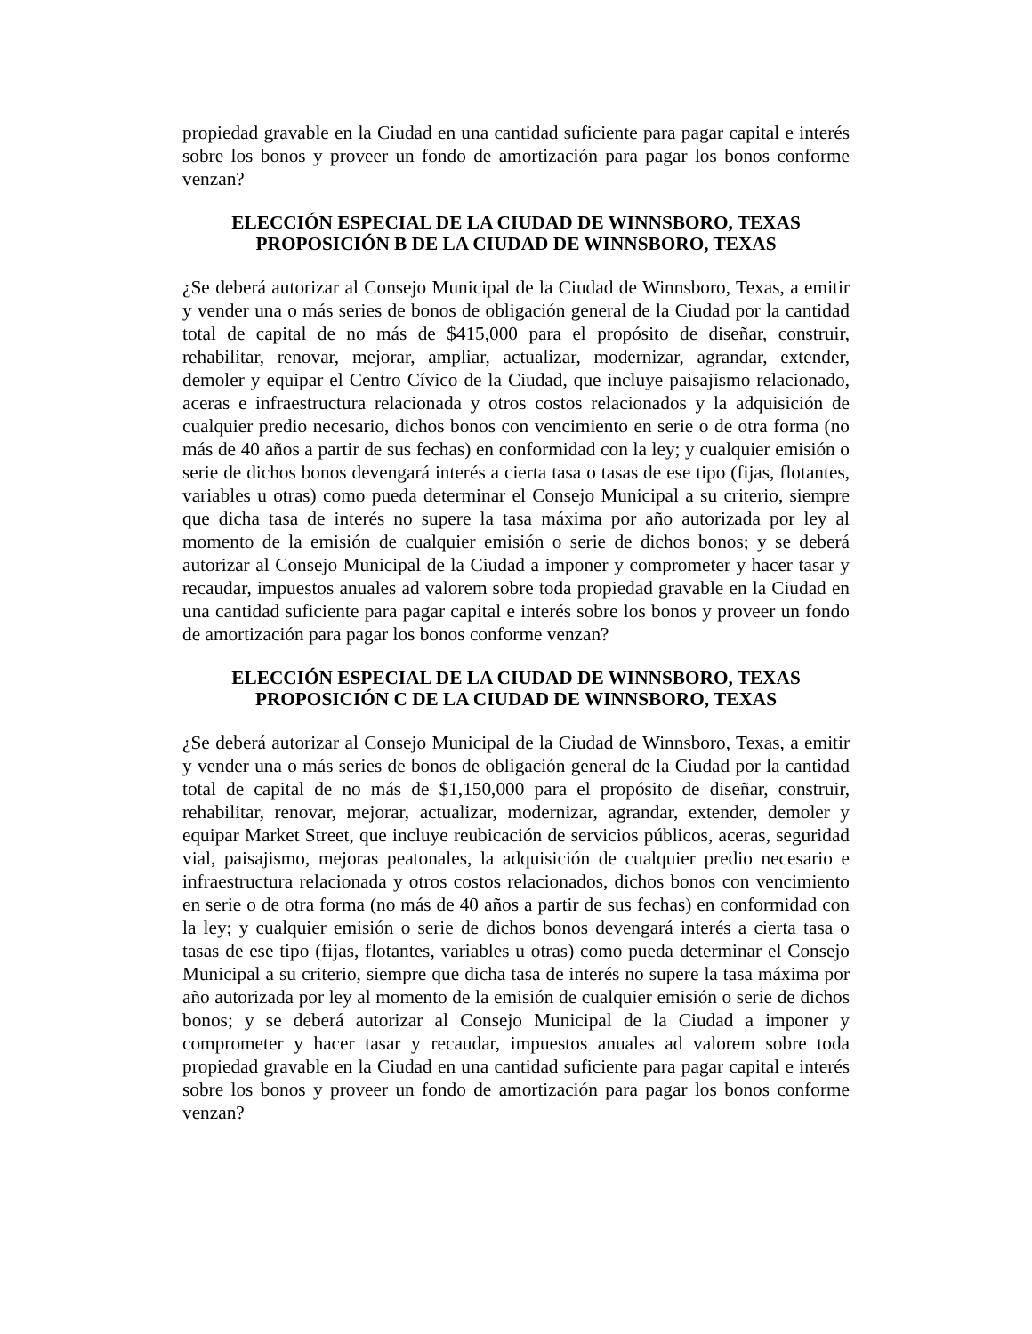propiedad gravable en la Ciudad en una cantidad suficiente para pagar capital e interés sobre los bonos y proveer un fondo de amortización para pagar los bonos conforme venzan?
ELECCIÓN ESPECIAL DE LA CIUDAD DE WINNSBORO, TEXAS
PROPOSICIÓN B DE LA CIUDAD DE WINNSBORO, TEXAS
¿Se deberá autorizar al Consejo Municipal de la Ciudad de Winnsboro, Texas, a emitir y vender una o más series de bonos de obligación general de la Ciudad por la cantidad total de capital de no más de $415,000 para el propósito de diseñar, construir, rehabilitar, renovar, mejorar, ampliar, actualizar, modernizar, agrandar, extender, demoler y equipar el Centro Cívico de la Ciudad, que incluye paisajismo relacionado, aceras e infraestructura relacionada y otros costos relacionados y la adquisición de cualquier predio necesario, dichos bonos con vencimiento en serie o de otra forma (no más de 40 años a partir de sus fechas) en conformidad con la ley; y cualquier emisión o serie de dichos bonos devengará interés a cierta tasa o tasas de ese tipo (fijas, flotantes, variables u otras) como pueda determinar el Consejo Municipal a su criterio, siempre que dicha tasa de interés no supere la tasa máxima por año autorizada por ley al momento de la emisión de cualquier emisión o serie de dichos bonos; y se deberá autorizar al Consejo Municipal de la Ciudad a imponer y comprometer y hacer tasar y recaudar, impuestos anuales ad valorem sobre toda propiedad gravable en la Ciudad en una cantidad suficiente para pagar capital e interés sobre los bonos y proveer un fondo de amortización para pagar los bonos conforme venzan?
ELECCIÓN ESPECIAL DE LA CIUDAD DE WINNSBORO, TEXAS
PROPOSICIÓN C DE LA CIUDAD DE WINNSBORO, TEXAS
¿Se deberá autorizar al Consejo Municipal de la Ciudad de Winnsboro, Texas, a emitir y vender una o más series de bonos de obligación general de la Ciudad por la cantidad total de capital de no más de $1,150,000 para el propósito de diseñar, construir, rehabilitar, renovar, mejorar, actualizar, modernizar, agrandar, extender, demoler y equipar Market Street, que incluye reubicación de servicios públicos, aceras, seguridad vial, paisajismo, mejoras peatonales, la adquisición de cualquier predio necesario e infraestructura relacionada y otros costos relacionados, dichos bonos con vencimiento en serie o de otra forma (no más de 40 años a partir de sus fechas) en conformidad con la ley; y cualquier emisión o serie de dichos bonos devengará interés a cierta tasa o tasas de ese tipo (fijas, flotantes, variables u otras) como pueda determinar el Consejo Municipal a su criterio, siempre que dicha tasa de interés no supere la tasa máxima por año autorizada por ley al momento de la emisión de cualquier emisión o serie de dichos bonos; y se deberá autorizar al Consejo Municipal de la Ciudad a imponer y comprometer y hacer tasar y recaudar, impuestos anuales ad valorem sobre toda propiedad gravable en la Ciudad en una cantidad suficiente para pagar capital e interés sobre los bonos y proveer un fondo de amortización para pagar los bonos conforme venzan?